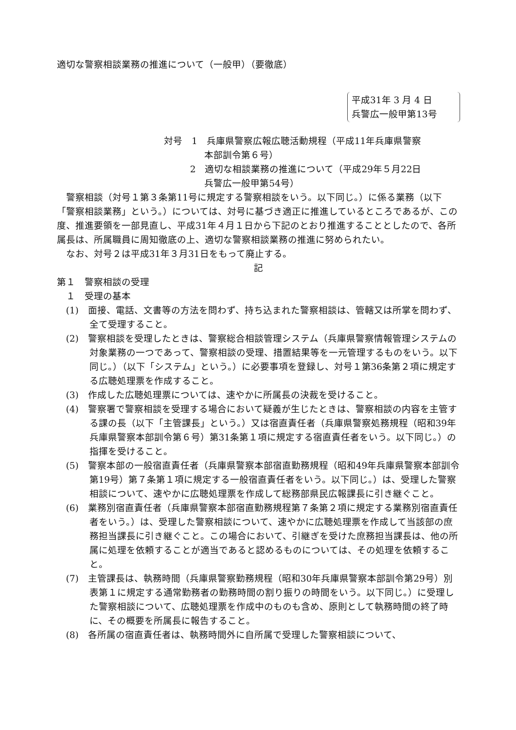適切な警察相談業務の推進について（一般甲）（要徹底）
平成31年 3 月 4 日
兵警広一般甲第13号
対号　1　兵庫県警察広報広聴活動規程（平成11年兵庫県警察
本部訓令第６号）
2　適切な相談業務の推進について（平成29年５月22日
兵警広一般甲第54号）
警察相談（対号１第３条第11号に規定する警察相談をいう。以下同じ。）に係る業務（以下「警察相談業務」という。）については、対号に基づき適正に推進しているところであるが、この度、推進要領を一部見直し、平成31年４月１日から下記のとおり推進することとしたので、各所属長は、所属職員に周知徹底の上、適切な警察相談業務の推進に努められたい。
なお、対号２は平成31年３月31日をもって廃止する。
記
第１　警察相談の受理
１　受理の基本
(1)　面接、電話、文書等の方法を問わず、持ち込まれた警察相談は、管轄又は所掌を問わず、全て受理すること。
(2)　警察相談を受理したときは、警察総合相談管理システム（兵庫県警察情報管理システムの対象業務の一つであって、警察相談の受理、措置結果等を一元管理するものをいう。以下同じ。）（以下「システム」という。）に必要事項を登録し、対号１第36条第２項に規定する広聴処理票を作成すること。
(3)　作成した広聴処理票については、速やかに所属長の決裁を受けること。
(4)　警察署で警察相談を受理する場合において疑義が生じたときは、警察相談の内容を主管する課の長（以下「主管課長」という。）又は宿直責任者（兵庫県警察処務規程（昭和39年兵庫県警察本部訓令第６号）第31条第１項に規定する宿直責任者をいう。以下同じ。）の指揮を受けること。
(5)　警察本部の一般宿直責任者（兵庫県警察本部宿直勤務規程（昭和49年兵庫県警察本部訓令第19号）第７条第１項に規定する一般宿直責任者をいう。以下同じ。）は、受理した警察相談について、速やかに広聴処理票を作成して総務部県民広報課長に引き継ぐこと。
(6)　業務別宿直責任者（兵庫県警察本部宿直勤務規程第７条第２項に規定する業務別宿直責任者をいう。）は、受理した警察相談について、速やかに広聴処理票を作成して当該部の庶務担当課長に引き継ぐこと。この場合において、引継ぎを受けた庶務担当課長は、他の所属に処理を依頼することが適当であると認めるものについては、その処理を依頼すること。
(7)　主管課長は、執務時間（兵庫県警察勤務規程（昭和30年兵庫県警察本部訓令第29号）別表第１に規定する通常勤務者の勤務時間の割り振りの時間をいう。以下同じ。）に受理した警察相談について、広聴処理票を作成中のものも含め、原則として執務時間の終了時に、その概要を所属長に報告すること。
(8)　各所属の宿直責任者は、執務時間外に自所属で受理した警察相談について、